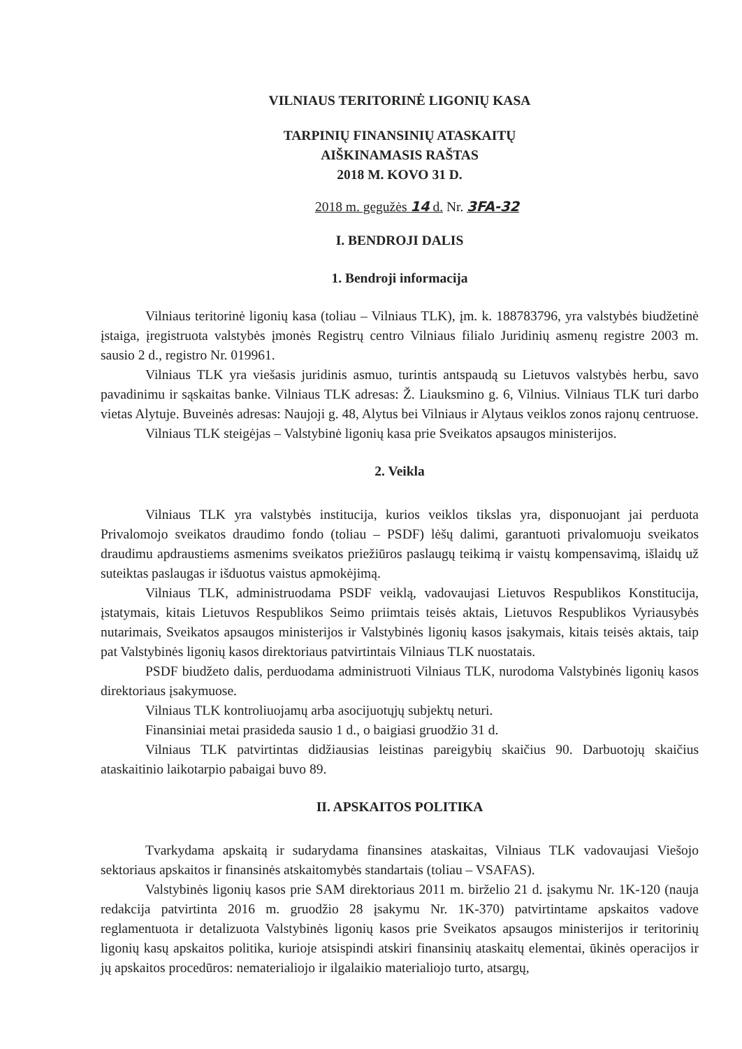VILNIAUS TERITORINĖ LIGONIŲ KASA
TARPINIŲ FINANSINIŲ ATASKAITŲ
AIŠKINAMASIS RAŠTAS
2018 M. KOVO 31 D.
2018 m. gegužės 14 d. Nr. 3FA-32
I. BENDROJI DALIS
1. Bendroji informacija
Vilniaus teritorinė ligonių kasa (toliau – Vilniaus TLK), įm. k. 188783796, yra valstybės biudžetinė įstaiga, įregistruota valstybės įmonės Registrų centro Vilniaus filialo Juridinių asmenų registre 2003 m. sausio 2 d., registro Nr. 019961.
Vilniaus TLK yra viešasis juridinis asmuo, turintis antspaudą su Lietuvos valstybės herbu, savo pavadinimu ir sąskaitas banke. Vilniaus TLK adresas: Ž. Liauksmino g. 6, Vilnius. Vilniaus TLK turi darbo vietas Alytuje. Buveinės adresas: Naujoji g. 48, Alytus bei Vilniaus ir Alytaus veiklos zonos rajonų centruose.
Vilniaus TLK steigėjas – Valstybinė ligonių kasa prie Sveikatos apsaugos ministerijos.
2. Veikla
Vilniaus TLK yra valstybės institucija, kurios veiklos tikslas yra, disponuojant jai perduota Privalomojo sveikatos draudimo fondo (toliau – PSDF) lėšų dalimi, garantuoti privalomuoju sveikatos draudimu apdraustiems asmenims sveikatos priežiūros paslaugų teikimą ir vaistų kompensavimą, išlaidų už suteiktas paslaugas ir išduotus vaistus apmokėjimą.
Vilniaus TLK, administruodama PSDF veiklą, vadovaujasi Lietuvos Respublikos Konstitucija, įstatymais, kitais Lietuvos Respublikos Seimo priimtais teisės aktais, Lietuvos Respublikos Vyriausybės nutarimais, Sveikatos apsaugos ministerijos ir Valstybinės ligonių kasos įsakymais, kitais teisės aktais, taip pat Valstybinės ligonių kasos direktoriaus patvirtintais Vilniaus TLK nuostatais.
PSDF biudžeto dalis, perduodama administruoti Vilniaus TLK, nurodoma Valstybinės ligonių kasos direktoriaus įsakymuose.
Vilniaus TLK kontroliuojamų arba asocijuotųjų subjektų neturi.
Finansiniai metai prasideda sausio 1 d., o baigiasi gruodžio 31 d.
Vilniaus TLK patvirtintas didžiausias leistinas pareigybių skaičius 90. Darbuotojų skaičius ataskaitinio laikotarpio pabaigai buvo 89.
II. APSKAITOS POLITIKA
Tvarkydama apskaitą ir sudarydama finansines ataskaitas, Vilniaus TLK vadovaujasi Viešojo sektoriaus apskaitos ir finansinės atskaitomybės standartais (toliau – VSAFAS).
Valstybinės ligonių kasos prie SAM direktoriaus 2011 m. birželio 21 d. įsakymu Nr. 1K-120 (nauja redakcija patvirtinta 2016 m. gruodžio 28 įsakymu Nr. 1K-370) patvirtintame apskaitos vadove reglamentuota ir detalizuota Valstybinės ligonių kasos prie Sveikatos apsaugos ministerijos ir teritorinių ligonių kasų apskaitos politika, kurioje atsispindi atskiri finansinių ataskaitų elementai, ūkinės operacijos ir jų apskaitos procedūros: nematerialiojo ir ilgalaikio materialiojo turto, atsargų,